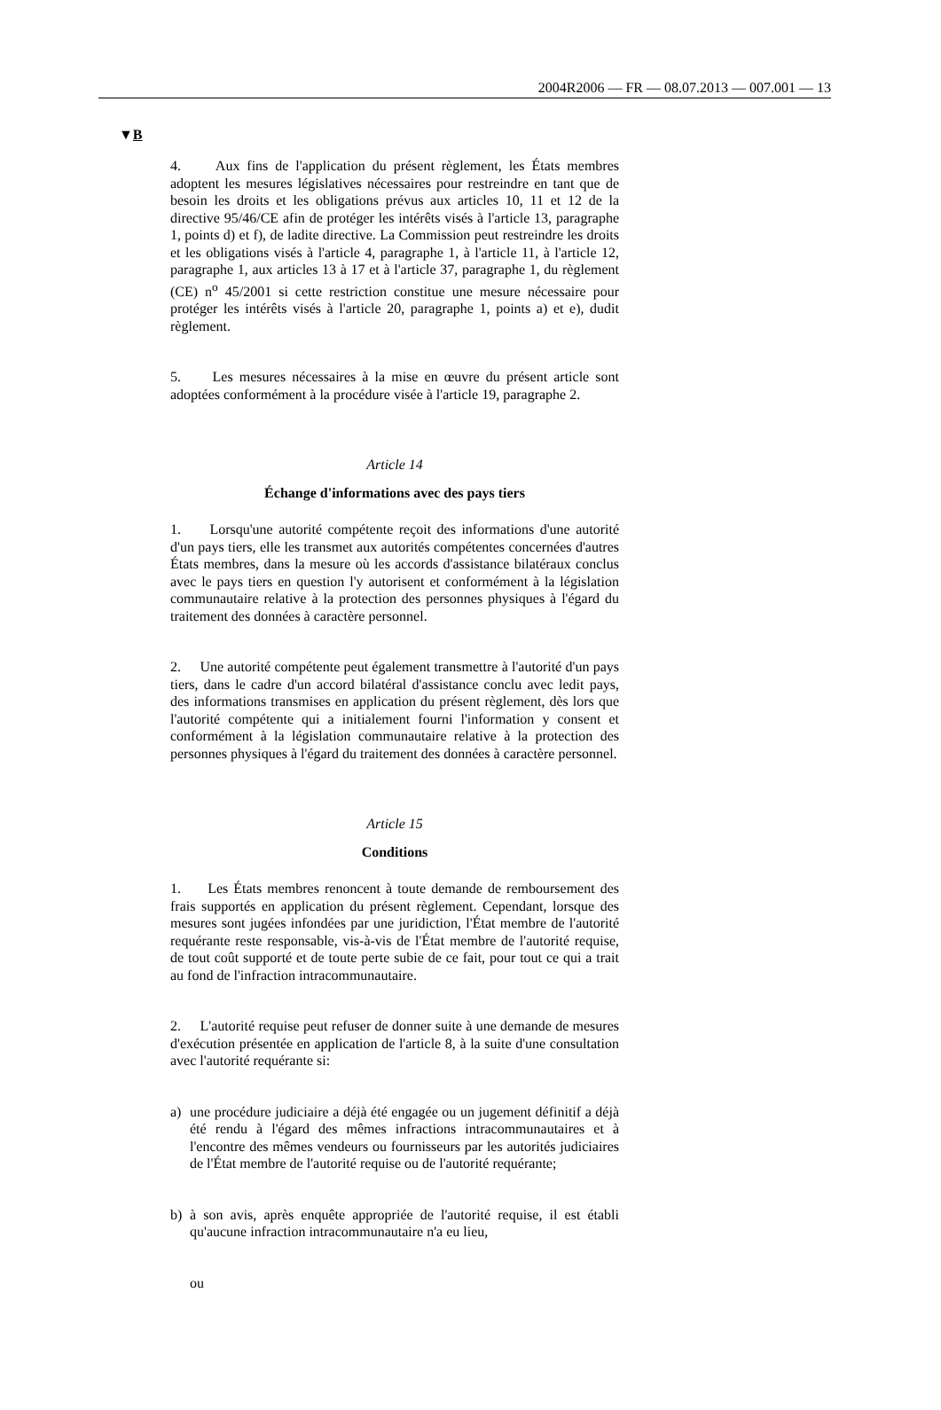2004R2006 — FR — 08.07.2013 — 007.001 — 13
▼B
4. Aux fins de l'application du présent règlement, les États membres adoptent les mesures législatives nécessaires pour restreindre en tant que de besoin les droits et les obligations prévus aux articles 10, 11 et 12 de la directive 95/46/CE afin de protéger les intérêts visés à l'article 13, paragraphe 1, points d) et f), de ladite directive. La Commission peut restreindre les droits et les obligations visés à l'article 4, paragraphe 1, à l'article 11, à l'article 12, paragraphe 1, aux articles 13 à 17 et à l'article 37, paragraphe 1, du règlement (CE) n<sup>o</sup> 45/2001 si cette restriction constitue une mesure nécessaire pour protéger les intérêts visés à l'article 20, paragraphe 1, points a) et e), dudit règlement.
5. Les mesures nécessaires à la mise en œuvre du présent article sont adoptées conformément à la procédure visée à l'article 19, paragraphe 2.
Article 14
Échange d'informations avec des pays tiers
1. Lorsqu'une autorité compétente reçoit des informations d'une autorité d'un pays tiers, elle les transmet aux autorités compétentes concernées d'autres États membres, dans la mesure où les accords d'assistance bilatéraux conclus avec le pays tiers en question l'y autorisent et conformément à la législation communautaire relative à la protection des personnes physiques à l'égard du traitement des données à caractère personnel.
2. Une autorité compétente peut également transmettre à l'autorité d'un pays tiers, dans le cadre d'un accord bilatéral d'assistance conclu avec ledit pays, des informations transmises en application du présent règlement, dès lors que l'autorité compétente qui a initialement fourni l'information y consent et conformément à la législation communautaire relative à la protection des personnes physiques à l'égard du traitement des données à caractère personnel.
Article 15
Conditions
1. Les États membres renoncent à toute demande de remboursement des frais supportés en application du présent règlement. Cependant, lorsque des mesures sont jugées infondées par une juridiction, l'État membre de l'autorité requérante reste responsable, vis-à-vis de l'État membre de l'autorité requise, de tout coût supporté et de toute perte subie de ce fait, pour tout ce qui a trait au fond de l'infraction intracommunautaire.
2. L'autorité requise peut refuser de donner suite à une demande de mesures d'exécution présentée en application de l'article 8, à la suite d'une consultation avec l'autorité requérante si:
a) une procédure judiciaire a déjà été engagée ou un jugement définitif a déjà été rendu à l'égard des mêmes infractions intracommunautaires et à l'encontre des mêmes vendeurs ou fournisseurs par les autorités judiciaires de l'État membre de l'autorité requise ou de l'autorité requérante;
b) à son avis, après enquête appropriée de l'autorité requise, il est établi qu'aucune infraction intracommunautaire n'a eu lieu,
ou